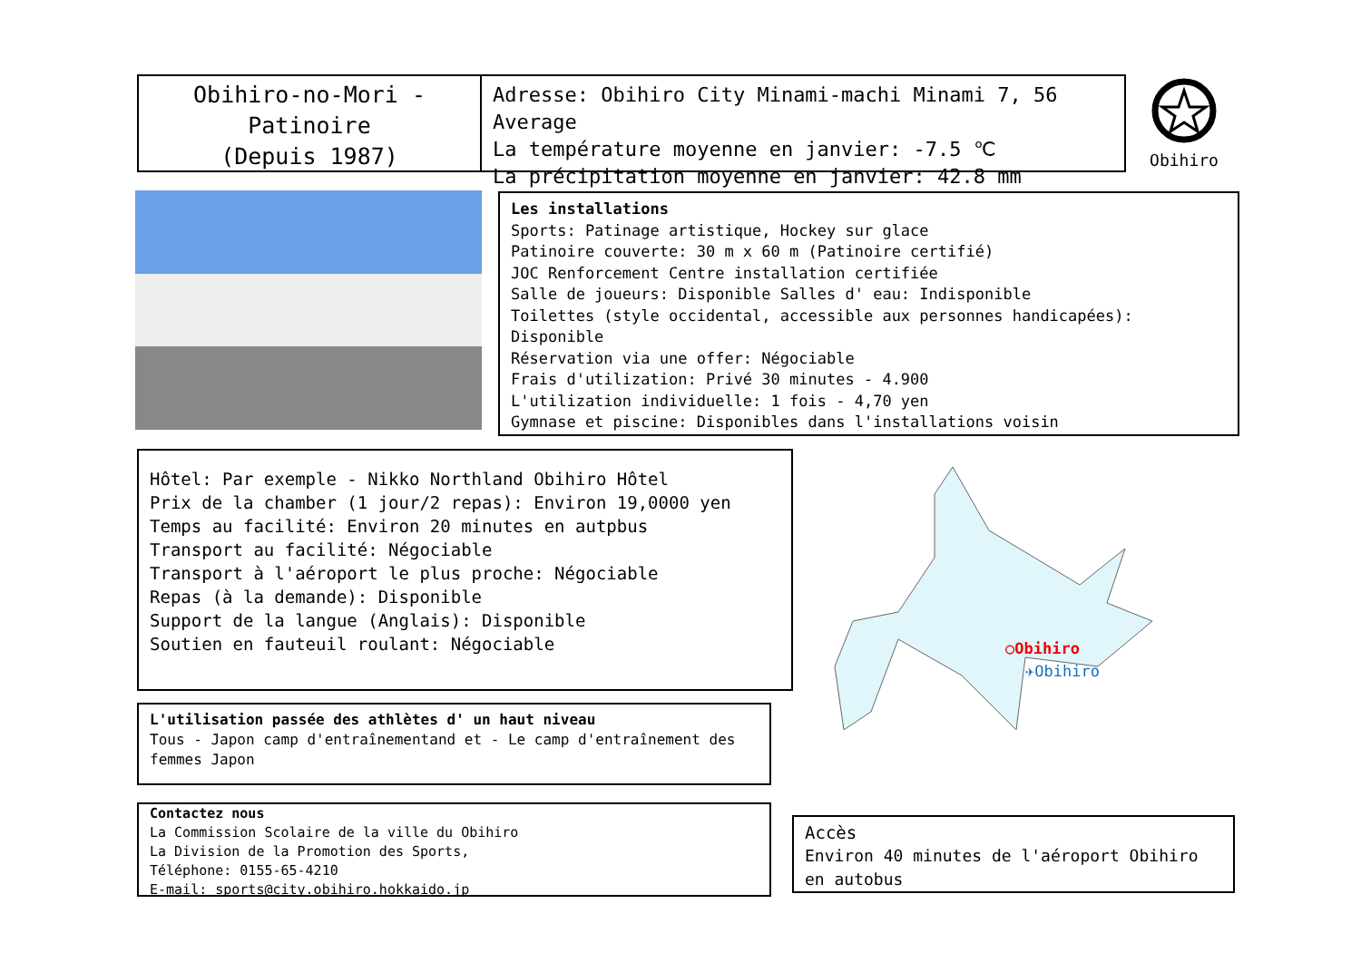Obihiro-no-Mori -
Patinoire
(Depuis 1987)
Adresse: Obihiro City Minami-machi Minami 7, 56 Average
La température moyenne en janvier: -7.5 ℃
La précipitation moyenne en janvier: 42.8 mm
Obihiro
Les installations
Sports: Patinage artistique, Hockey sur glace
Patinoire couverte: 30 m x 60 m (Patinoire certifié)
JOC Renforcement Centre installation certifiée
Salle de joueurs: Disponible Salles d' eau: Indisponible
Toilettes (style occidental, accessible aux personnes handicapées): Disponible
Réservation via une offer: Négociable
Frais d'utilization: Privé 30 minutes - 4.900
L'utilization individuelle: 1 fois - 4,70 yen
Gymnase et piscine: Disponibles dans l'installations voisin
Hôtel: Par exemple - Nikko Northland Obihiro Hôtel
Prix de la chamber (1 jour/2 repas): Environ 19,0000 yen
Temps au facilité: Environ 20 minutes en autpbus
Transport au facilité: Négociable
Transport à l'aéroport le plus proche: Négociable
Repas (à la demande): Disponible
Support de la langue (Anglais): Disponible
Soutien en fauteuil roulant: Négociable
○Obihiro
✈Obihiro
L'utilisation passée des athlètes d' un haut niveau
Tous - Japon camp d'entraînementand et - Le camp d'entraînement des femmes Japon
Contactez nous
La Commission Scolaire de la ville du Obihiro
La Division de la Promotion des Sports,
Téléphone: 0155-65-4210
E-mail: sports@city.obihiro.hokkaido.jp
Accès
Environ 40 minutes de l'aéroport Obihiro en autobus